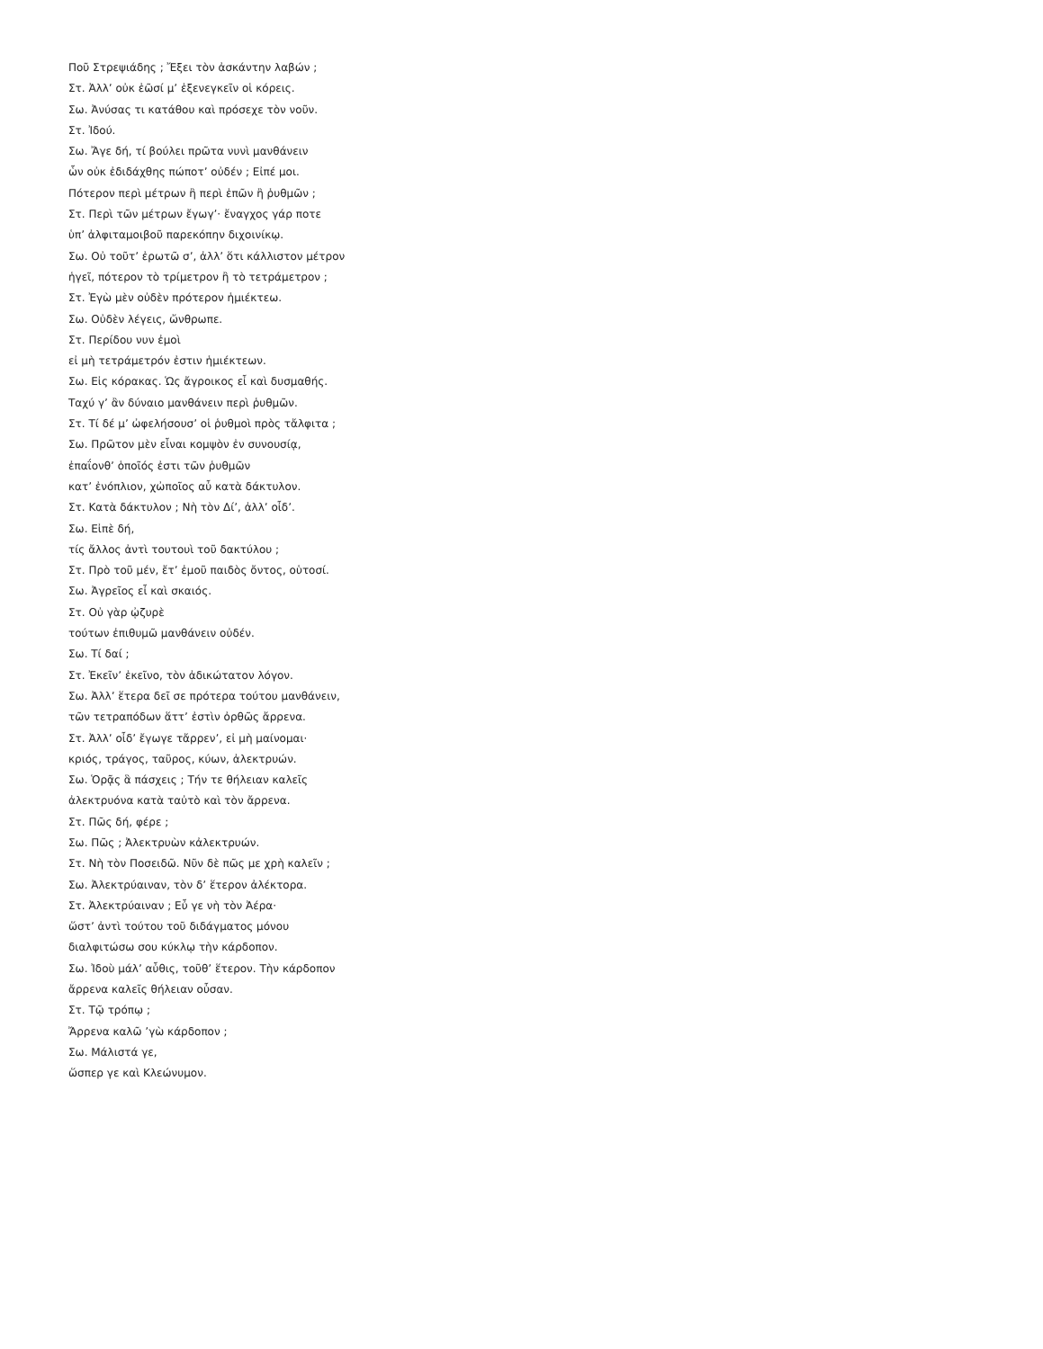Ποῦ Στρεψιάδης ; Ἔξει τὸν ἀσκάντην λαβών ;
Στ. Ἀλλ’ οὐκ ἐῶσί μ’ ἐξενεγκεῖν οἱ κόρεις.
Σω. Ἀνύσας τι κατάθου καὶ πρόσεχε τὸν νοῦν.
Στ. Ἰδού.
Σω. Ἄγε δή, τί βούλει πρῶτα νυνὶ μανθάνειν
ὧν οὐκ ἐδιδάχθης πώποτ’ οὐδέν ; Εἰπέ μοι.
Πότερον περὶ μέτρων ἢ περὶ ἐπῶν ἢ ῥυθμῶν ;
Στ. Περὶ τῶν μέτρων ἔγωγ’· ἔναγχος γάρ ποτε
ὑπ’ ἀλφιταμοιβοῦ παρεκόπην διχοινίκῳ.
Σω. Οὐ τοῦτ’ ἐρωτῶ σ’, ἀλλ’ ὅτι κάλλιστον μέτρον
ἡγεῖ, πότερον τὸ τρίμετρον ἢ τὸ τετράμετρον ;
Στ. Ἐγὼ μὲν οὐδὲν πρότερον ἡμιέκτεω.
Σω. Οὐδὲν λέγεις, ὤνθρωπε.
Στ. Περίδου νυν ἐμοὶ
εἰ μὴ τετράμετρόν ἐστιν ἡμιέκτεων.
Σω. Εἰς κόρακας. Ὡς ἄγροικος εἶ καὶ δυσμαθής.
Ταχύ γ’ ἂν δύναιο μανθάνειν περὶ ῥυθμῶν.
Στ. Τί δέ μ’ ὠφελήσουσ’ οἱ ῥυθμοὶ πρὸς τἄλφιτα ;
Σω. Πρῶτον μὲν εἶναι κομψὸν ἐν συνουσίᾳ,
ἐπαΐονθ’ ὁποῖός ἐστι τῶν ῥυθμῶν
κατ’ ἐνόπλιον, χὠποῖος αὖ κατὰ δάκτυλον.
Στ. Κατὰ δάκτυλον ; Νὴ τὸν Δί’, ἀλλ’ οἶδ’.
Σω. Εἰπὲ δή,
τίς ἄλλος ἀντὶ τουτουὶ τοῦ δακτύλου ;
Στ. Πρὸ τοῦ μέν, ἔτ’ ἐμοῦ παιδὸς ὄντος, οὑτοσί.
Σω. Ἀγρεῖος εἶ καὶ σκαιός.
Στ. Οὐ γὰρ ᾠζυρὲ
τούτων ἐπιθυμῶ μανθάνειν οὐδέν.
Σω. Τί δαί ;
Στ. Ἐκεῖν’ ἐκεῖνο, τὸν ἀδικώτατον λόγον.
Σω. Ἀλλ’ ἕτερα δεῖ σε πρότερα τούτου μανθάνειν,
τῶν τετραπόδων ἅττ’ ἐστὶν ὀρθῶς ἄρρενα.
Στ. Ἀλλ’ οἶδ’ ἔγωγε τἄρρεν’, εἰ μὴ μαίνομαι·
κριός, τράγος, ταῦρος, κύων, ἀλεκτρυών.
Σω. Ὁρᾷς ἃ πάσχεις ; Τήν τε θήλειαν καλεῖς
ἀλεκτρυόνα κατὰ ταὐτὸ καὶ τὸν ἄρρενα.
Στ. Πῶς δή, φέρε ;
Σω. Πῶς ; Ἀλεκτρυὼν κἀλεκτρυών.
Στ. Νὴ τὸν Ποσειδῶ. Νῦν δὲ πῶς με χρὴ καλεῖν ;
Σω. Ἀλεκτρύαιναν, τὸν δ’ ἕτερον ἀλέκτορα.
Στ. Ἀλεκτρύαιναν ; Εὖ γε νὴ τὸν Ἀέρα·
ὥστ’ ἀντὶ τούτου τοῦ διδάγματος μόνου
διαλφιτώσω σου κύκλῳ τὴν κάρδοπον.
Σω. Ἰδοὺ μάλ’ αὖθις, τοῦθ’ ἕτερον. Τὴν κάρδοπον
ἄρρενα καλεῖς θήλειαν οὖσαν.
Στ. Τῷ τρόπῳ ;
Ἄρρενα καλῶ ’γὼ κάρδοπον ;
Σω. Μάλιστά γε,
ὥσπερ γε καὶ Κλεώνυμον.